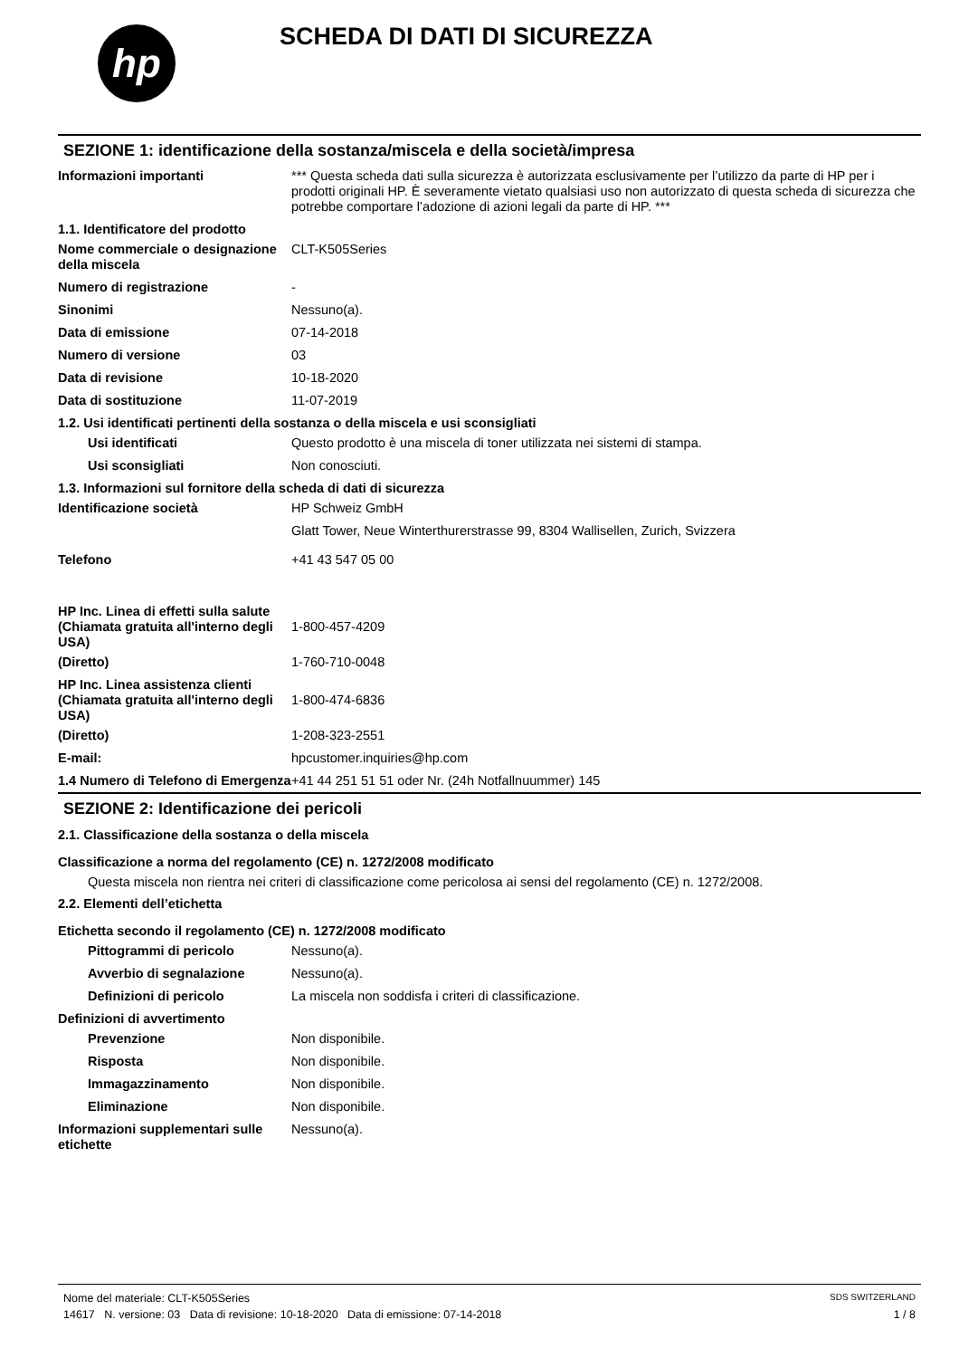hp
SCHEDA DI DATI DI SICUREZZA
SEZIONE 1: identificazione della sostanza/miscela e della società/impresa
Informazioni importanti *** Questa scheda dati sulla sicurezza è autorizzata esclusivamente per l’utilizzo da parte di HP per i prodotti originali HP. È severamente vietato qualsiasi uso non autorizzato di questa scheda di sicurezza che potrebbe comportare l’adozione di azioni legali da parte di HP. ***
1.1. Identificatore del prodotto
Nome commerciale o designazione della miscela
CLT-K505Series
Numero di registrazione -
Sinonimi Nessuno(a).
Data di emissione 07-14-2018
Numero di versione 03
Data di revisione 10-18-2020
Data di sostituzione 11-07-2019
1.2. Usi identificati pertinenti della sostanza o della miscela e usi sconsigliati
Usi identificati Questo prodotto è una miscela di toner utilizzata nei sistemi di stampa.
Usi sconsigliati Non conosciuti.
1.3. Informazioni sul fornitore della scheda di dati di sicurezza
Identificazione società HP Schweiz GmbH
Glatt Tower, Neue Winterthurerstrasse 99, 8304 Wallisellen, Zurich, Svizzera
Telefono +41 43 547 05 00
HP Inc. Linea di effetti sulla salute
(Chiamata gratuita all'interno degli USA)
1-800-457-4209
(Diretto) 1-760-710-0048
HP Inc. Linea assistenza clienti
(Chiamata gratuita all'interno degli USA)
1-800-474-6836
(Diretto) 1-208-323-2551
E-mail: hpcustomer.inquiries@hp.com
1.4 Numero di Telefono di Emergenza
+41 44 251 51 51 oder Nr. (24h Notfallnuummer) 145
SEZIONE 2: Identificazione dei pericoli
2.1. Classificazione della sostanza o della miscela
Classificazione a norma del regolamento (CE) n. 1272/2008 modificato
Questa miscela non rientra nei criteri di classificazione come pericolosa ai sensi del regolamento (CE) n. 1272/2008.
2.2. Elementi dell’etichetta
Etichetta secondo il regolamento (CE) n. 1272/2008 modificato
Pittogrammi di pericolo Nessuno(a).
Avverbio di segnalazione Nessuno(a).
Definizioni di pericolo La miscela non soddisfa i criteri di classificazione.
Definizioni di avvertimento
Prevenzione Non disponibile.
Risposta Non disponibile.
Immagazzinamento Non disponibile.
Eliminazione Non disponibile.
Informazioni supplementari sulle etichette
Nessuno(a).
Nome del materiale: CLT-K505Series SDS SWITZERLAND
14617 N. versione: 03 Data di revisione: 10-18-2020 Data di emissione: 07-14-2018 1 / 8